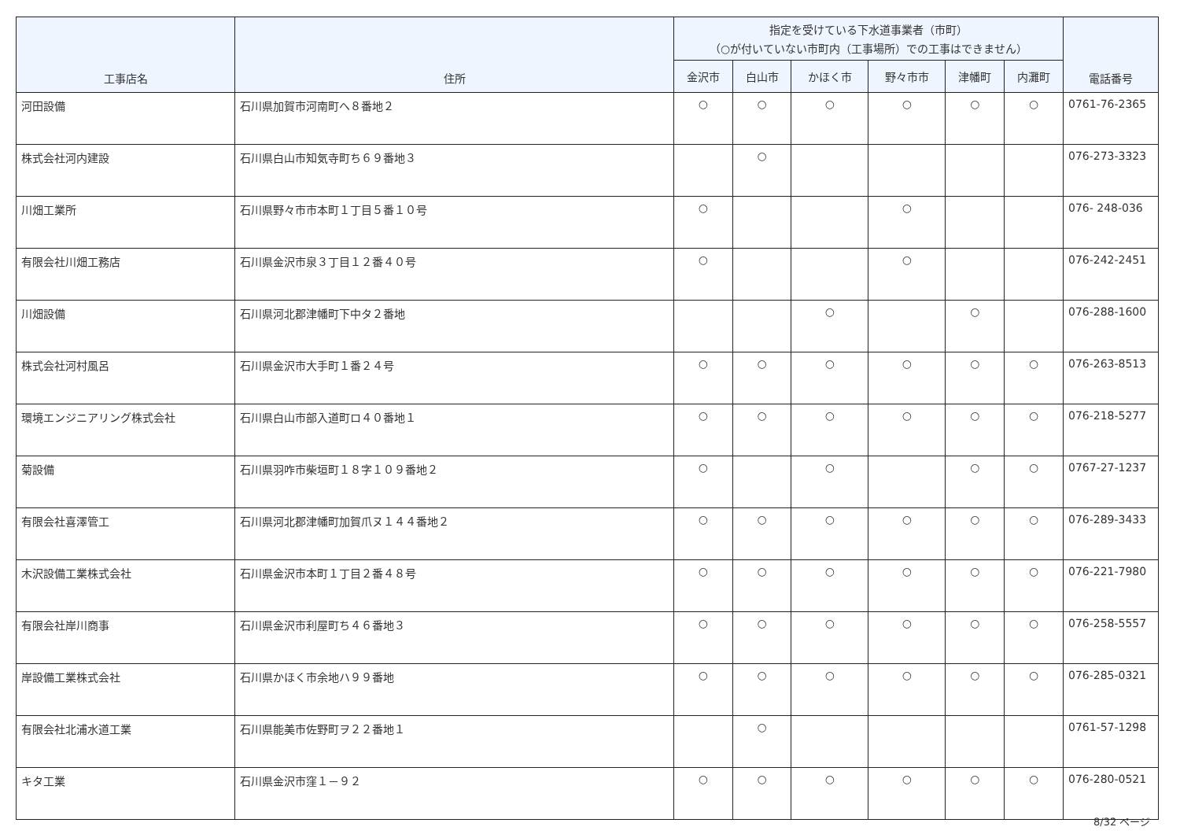| 工事店名 | 住所 | 指定を受けている下水道事業者（市町） （○が付いていない市町内（工事場所）での工事はできません） | | | | | | 電話番号 |
| --- | --- | --- | --- | --- | --- | --- | --- | --- |
| | | 金沢市 | 白山市 | かほく市 | 野々市市 | 津幡町 | 内灘町 | |
| 河田設備 | 石川県加賀市河南町へ８番地２ | ○ | ○ | ○ | ○ | ○ | ○ | 0761-76-2365 |
| 株式会社河内建設 | 石川県白山市知気寺町ち６９番地３ | | ○ | | | | | 076-273-3323 |
| 川畑工業所 | 石川県野々市市本町１丁目５番１０号 | ○ | | | ○ | | | 076- 248-036 |
| 有限会社川畑工務店 | 石川県金沢市泉３丁目１２番４０号 | ○ | | | ○ | | | 076-242-2451 |
| 川畑設備 | 石川県河北郡津幡町下中タ２番地 | | | ○ | | ○ | | 076-288-1600 |
| 株式会社河村風呂 | 石川県金沢市大手町１番２４号 | ○ | ○ | ○ | ○ | ○ | ○ | 076-263-8513 |
| 環境エンジニアリング株式会社 | 石川県白山市部入道町ロ４０番地１ | ○ | ○ | ○ | ○ | ○ | ○ | 076-218-5277 |
| 菊設備 | 石川県羽咋市柴垣町１８字１０９番地２ | ○ | | ○ | | ○ | ○ | 0767-27-1237 |
| 有限会社喜澤管工 | 石川県河北郡津幡町加賀爪ヌ１４４番地２ | ○ | ○ | ○ | ○ | ○ | ○ | 076-289-3433 |
| 木沢設備工業株式会社 | 石川県金沢市本町１丁目２番４８号 | ○ | ○ | ○ | ○ | ○ | ○ | 076-221-7980 |
| 有限会社岸川商事 | 石川県金沢市利屋町ち４６番地３ | ○ | ○ | ○ | ○ | ○ | ○ | 076-258-5557 |
| 岸設備工業株式会社 | 石川県かほく市余地ハ９９番地 | ○ | ○ | ○ | ○ | ○ | ○ | 076-285-0321 |
| 有限会社北浦水道工業 | 石川県能美市佐野町ヲ２２番地１ | | ○ | | | | | 0761-57-1298 |
| キタ工業 | 石川県金沢市窪１－９２ | ○ | ○ | ○ | ○ | ○ | ○ | 076-280-0521 |
8/32 ページ